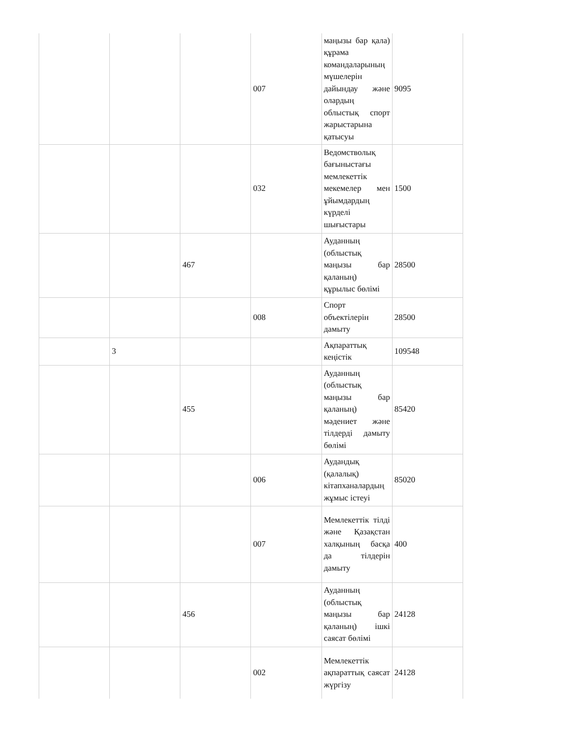| | | | 007 | маңызы бар қала) құрама командаларының мүшелерін дайындау және олардың облыстық спорт жарыстарына қатысуы | 9095 |
| | | | 032 | Ведомстволық бағыныстағы мемлекеттік мекемелер мен ұйымдардың күрделі шығыстары | 1500 |
| | | 467 | | Ауданның (облыстық маңызы бар қаланың) құрылыс бөлімі | 28500 |
| | | | 008 | Спорт объектілерін дамыту | 28500 |
| | 3 | | | Ақпараттық кеңістік | 109548 |
| | | 455 | | Ауданның (облыстық маңызы бар қаланың) мәдениет және тілдерді дамыту бөлімі | 85420 |
| | | | 006 | Аудандық (қалалық) кітапханалардың жұмыс істеуі | 85020 |
| | | | 007 | Мемлекеттік тілді және Қазақстан халқының басқа да тілдерін дамыту | 400 |
| | | 456 | | Ауданның (облыстық маңызы бар қаланың) ішкі саясат бөлімі | 24128 |
| | | | 002 | Мемлекеттік ақпараттық саясат жүргізу | 24128 |